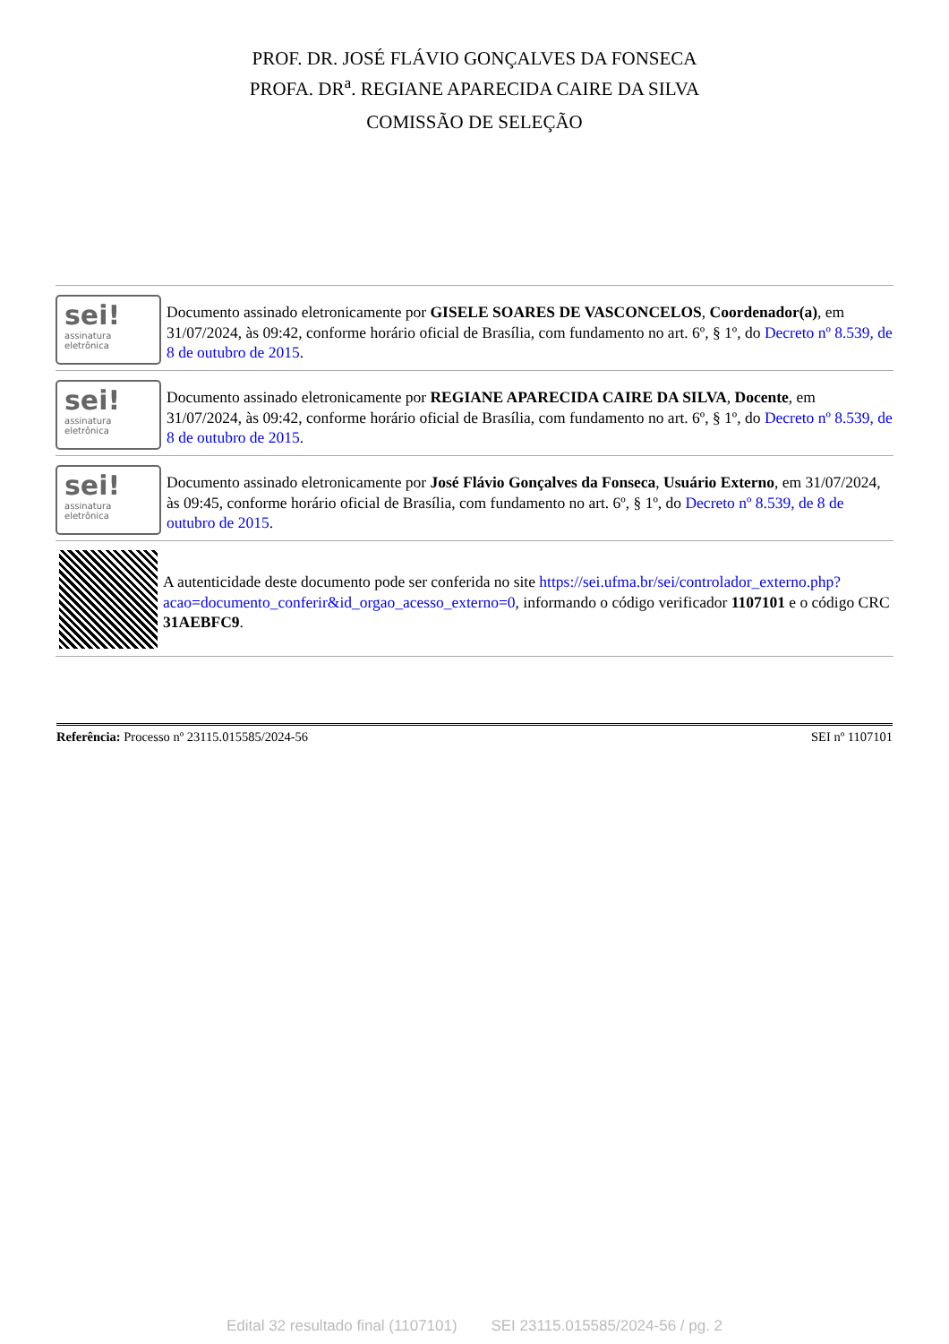PROF. DR. JOSÉ FLÁVIO GONÇALVES DA FONSECA
PROFA. DR<sup>a</sup>. REGIANE APARECIDA CAIRE DA SILVA
COMISSÃO DE SELEÇÃO
sei!
assinatura eletrônica
Documento assinado eletronicamente por GISELE SOARES DE VASCONCELOS, Coordenador(a), em 31/07/2024, às 09:42, conforme horário oficial de Brasília, com fundamento no art. 6º, § 1º, do Decreto nº 8.539, de 8 de outubro de 2015.
sei!
assinatura eletrônica
Documento assinado eletronicamente por REGIANE APARECIDA CAIRE DA SILVA, Docente, em 31/07/2024, às 09:42, conforme horário oficial de Brasília, com fundamento no art. 6º, § 1º, do Decreto nº 8.539, de 8 de outubro de 2015.
sei!
assinatura eletrônica
Documento assinado eletronicamente por José Flávio Gonçalves da Fonseca, Usuário Externo, em 31/07/2024, às 09:45, conforme horário oficial de Brasília, com fundamento no art. 6º, § 1º, do Decreto nº 8.539, de 8 de outubro de 2015.
A autenticidade deste documento pode ser conferida no site https://sei.ufma.br/sei/controlador_externo.php?acao=documento_conferir&id_orgao_acesso_externo=0, informando o código verificador 1107101 e o código CRC 31AEBFC9.
Referência: Processo nº 23115.015585/2024-56 SEI nº 1107101
Edital 32 resultado final (1107101) SEI 23115.015585/2024-56 / pg. 2